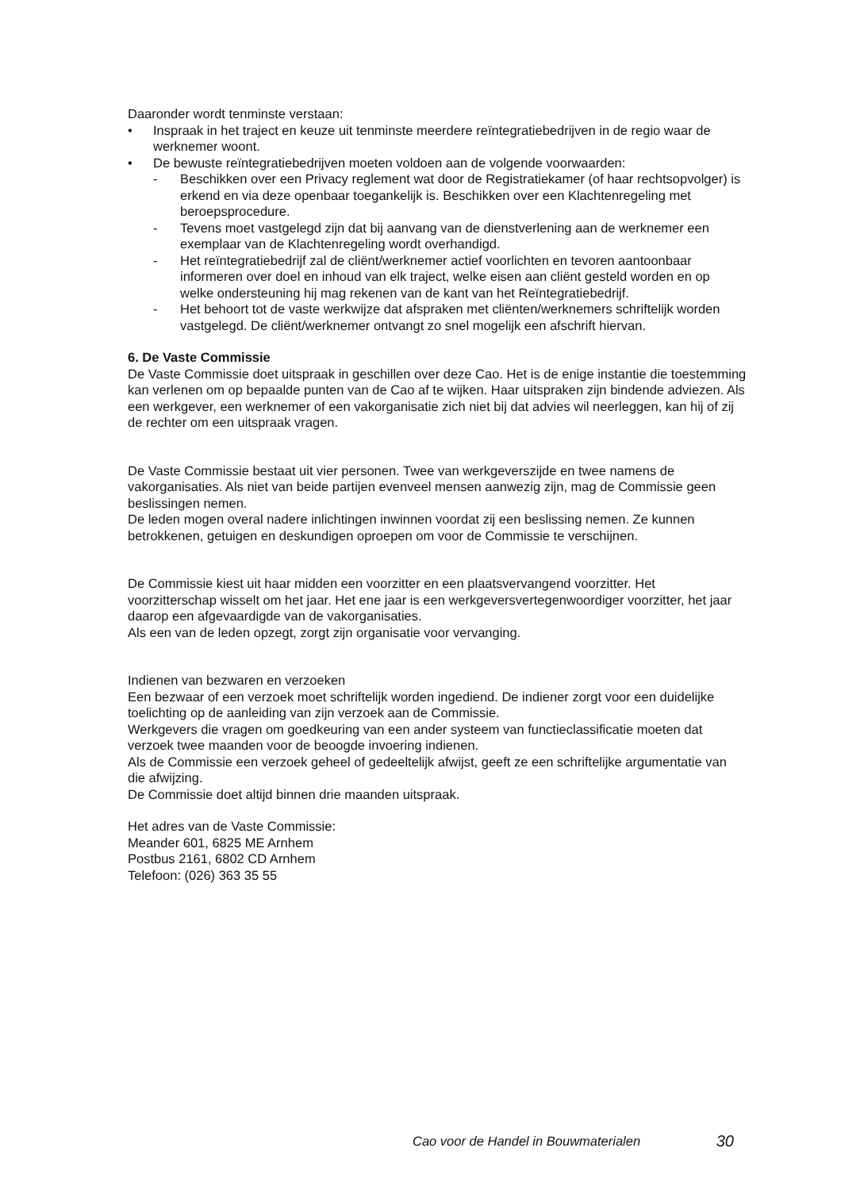Daaronder wordt tenminste verstaan:
• Inspraak in het traject en keuze uit tenminste meerdere reïntegratiebedrijven in de regio waar de werknemer woont.
• De bewuste reïntegratiebedrijven moeten voldoen aan de volgende voorwaarden:
- Beschikken over een Privacy reglement wat door de Registratiekamer (of haar rechtsopvolger) is erkend en via deze openbaar toegankelijk is. Beschikken over een Klachtenregeling met beroepsprocedure.
- Tevens moet vastgelegd zijn dat bij aanvang van de dienstverlening aan de werknemer een exemplaar van de Klachtenregeling wordt overhandigd.
- Het reïntegratiebedrijf zal de cliënt/werknemer actief voorlichten en tevoren aantoonbaar informeren over doel en inhoud van elk traject, welke eisen aan cliënt gesteld worden en op welke ondersteuning hij mag rekenen van de kant van het Reïntegratiebedrijf.
- Het behoort tot de vaste werkwijze dat afspraken met cliënten/werknemers schriftelijk worden vastgelegd. De cliënt/werknemer ontvangt zo snel mogelijk een afschrift hiervan.
6. De Vaste Commissie
De Vaste Commissie doet uitspraak in geschillen over deze Cao. Het is de enige instantie die toestemming kan verlenen om op bepaalde punten van de Cao af te wijken. Haar uitspraken zijn bindende adviezen. Als een werkgever, een werknemer of een vakorganisatie zich niet bij dat advies wil neerleggen, kan hij of zij de rechter om een uitspraak vragen.
De Vaste Commissie bestaat uit vier personen. Twee van werkgeverszijde en twee namens de vakorganisaties. Als niet van beide partijen evenveel mensen aanwezig zijn, mag de Commissie geen beslissingen nemen.
De leden mogen overal nadere inlichtingen inwinnen voordat zij een beslissing nemen. Ze kunnen betrokkenen, getuigen en deskundigen oproepen om voor de Commissie te verschijnen.
De Commissie kiest uit haar midden een voorzitter en een plaatsvervangend voorzitter. Het voorzitterschap wisselt om het jaar. Het ene jaar is een werkgeversvertegenwoordiger voorzitter, het jaar daarop een afgevaardigde van de vakorganisaties.
Als een van de leden opzegt, zorgt zijn organisatie voor vervanging.
Indienen van bezwaren en verzoeken
Een bezwaar of een verzoek moet schriftelijk worden ingediend. De indiener zorgt voor een duidelijke toelichting op de aanleiding van zijn verzoek aan de Commissie.
Werkgevers die vragen om goedkeuring van een ander systeem van functieclassificatie moeten dat verzoek twee maanden voor de beoogde invoering indienen.
Als de Commissie een verzoek geheel of gedeeltelijk afwijst, geeft ze een schriftelijke argumentatie van die afwijzing.
De Commissie doet altijd binnen drie maanden uitspraak.
Het adres van de Vaste Commissie:
Meander 601, 6825 ME Arnhem
Postbus 2161, 6802 CD Arnhem
Telefoon: (026) 363 35 55
Cao voor de Handel in Bouwmaterialen 30